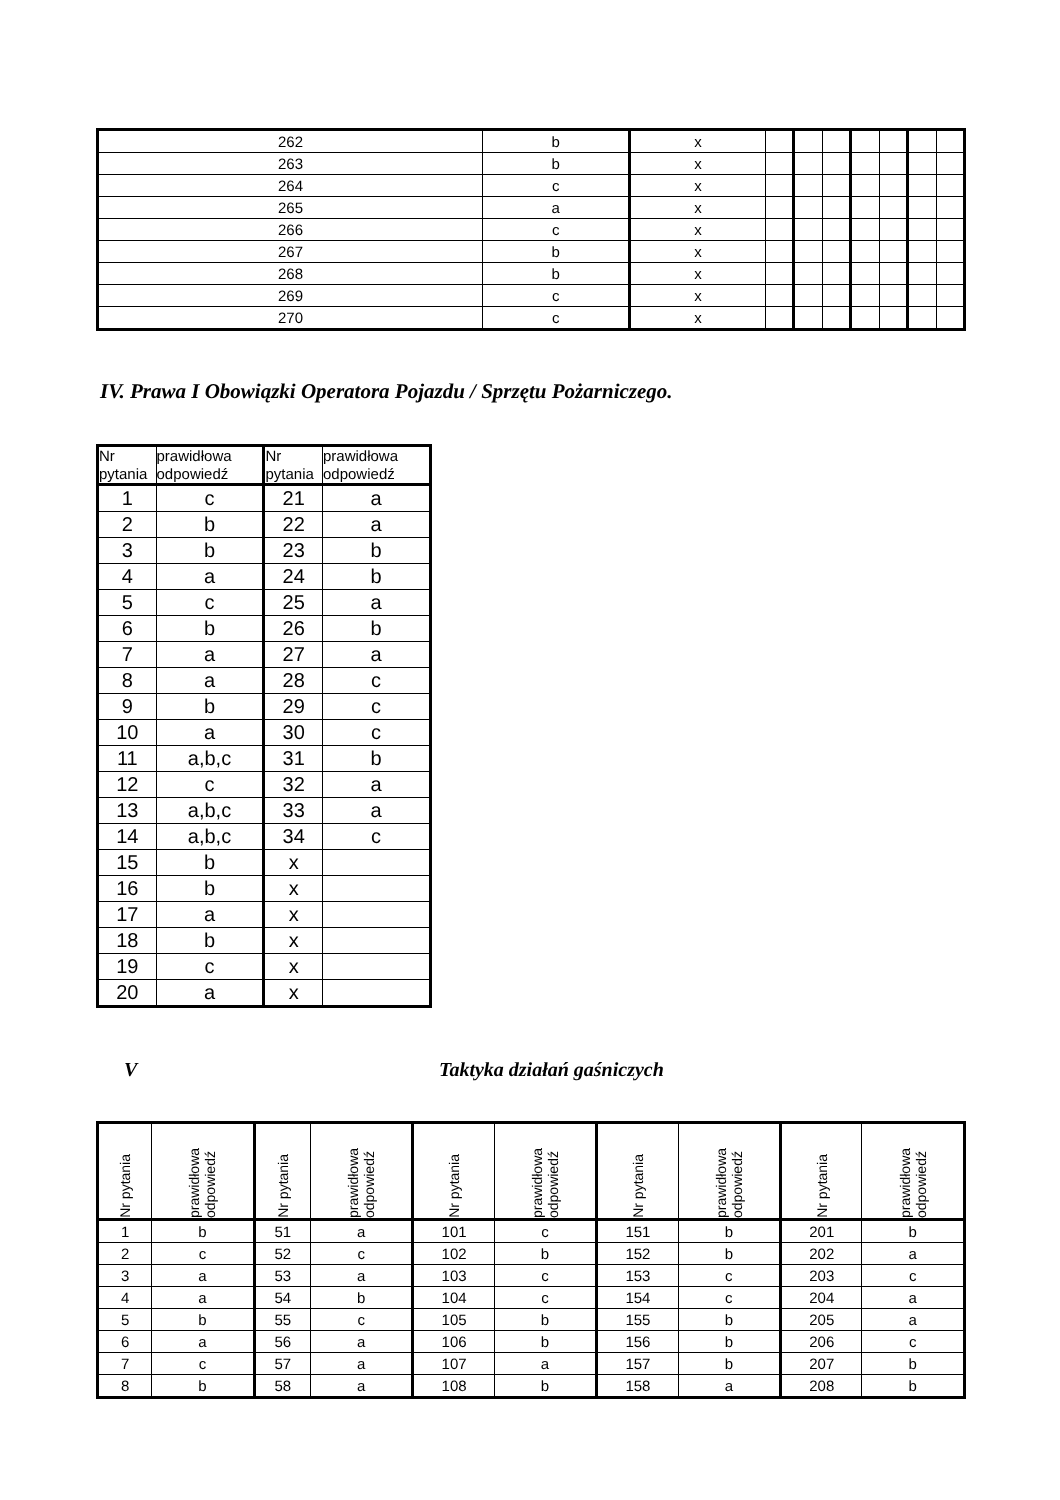| 262 | b | x | | | | | | | |
| 263 | b | x | | | | | | | |
| 264 | c | x | | | | | | | |
| 265 | a | x | | | | | | | |
| 266 | c | x | | | | | | | |
| 267 | b | x | | | | | | | |
| 268 | b | x | | | | | | | |
| 269 | c | x | | | | | | | |
| 270 | c | x | | | | | | | |
IV. Prawa I Obowiązki Operatora Pojazdu / Sprzętu Pożarniczego.
| Nr pytania | prawidłowa odpowiedź | Nr pytania | prawidłowa odpowiedź |
| --- | --- | --- | --- |
| 1 | c | 21 | a |
| 2 | b | 22 | a |
| 3 | b | 23 | b |
| 4 | a | 24 | b |
| 5 | c | 25 | a |
| 6 | b | 26 | b |
| 7 | a | 27 | a |
| 8 | a | 28 | c |
| 9 | b | 29 | c |
| 10 | a | 30 | c |
| 11 | a,b,c | 31 | b |
| 12 | c | 32 | a |
| 13 | a,b,c | 33 | a |
| 14 | a,b,c | 34 | c |
| 15 | b | x | |
| 16 | b | x | |
| 17 | a | x | |
| 18 | b | x | |
| 19 | c | x | |
| 20 | a | x | |
V Taktyka działań gaśniczych
| Nr pytania | prawidłowa odpowiedź | Nr pytania | prawidłowa odpowiedź | Nr pytania | prawidłowa odpowiedź | Nr pytania | prawidłowa odpowiedź | Nr pytania | prawidłowa odpowiedź |
| --- | --- | --- | --- | --- | --- | --- | --- | --- | --- |
| 1 | b | 51 | a | 101 | c | 151 | b | 201 | b |
| 2 | c | 52 | c | 102 | b | 152 | b | 202 | a |
| 3 | a | 53 | a | 103 | c | 153 | c | 203 | c |
| 4 | a | 54 | b | 104 | c | 154 | c | 204 | a |
| 5 | b | 55 | c | 105 | b | 155 | b | 205 | a |
| 6 | a | 56 | a | 106 | b | 156 | b | 206 | c |
| 7 | c | 57 | a | 107 | a | 157 | b | 207 | b |
| 8 | b | 58 | a | 108 | b | 158 | a | 208 | b |